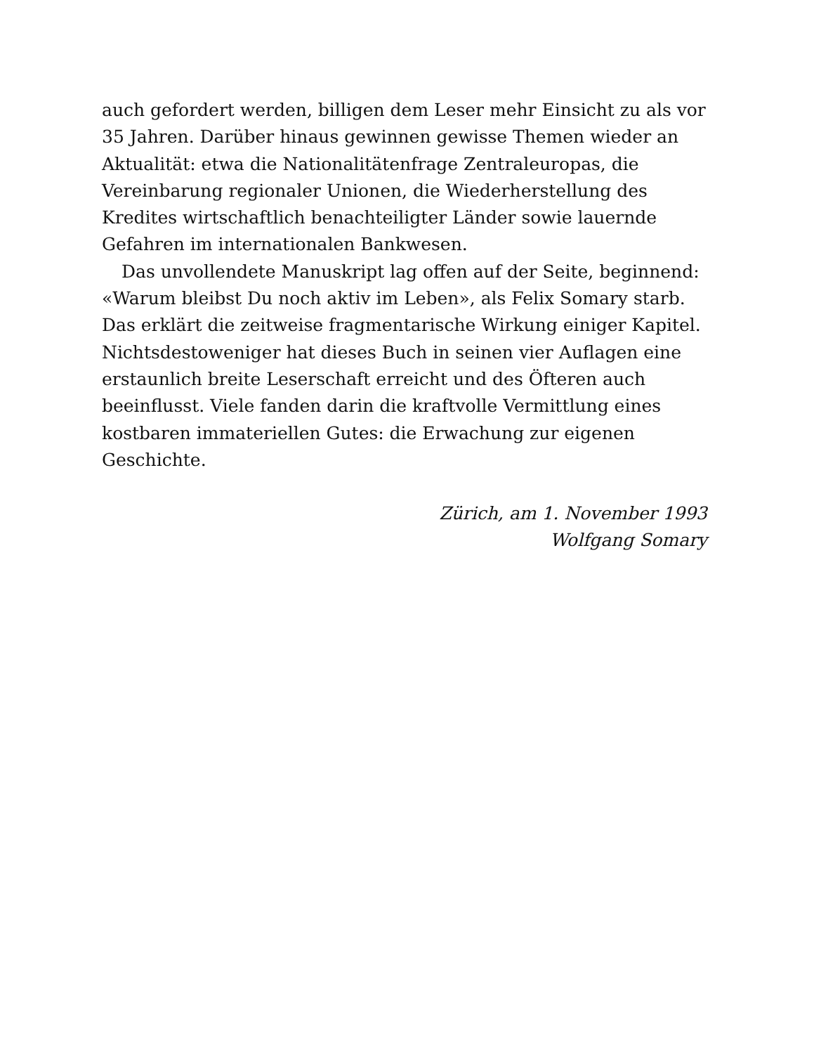auch gefordert werden, billigen dem Leser mehr Einsicht zu als vor 35 Jahren. Darüber hinaus gewinnen gewisse Themen wieder an Aktualität: etwa die Nationalitätenfrage Zentraleuropas, die Vereinbarung regionaler Unionen, die Wiederherstellung des Kredites wirtschaftlich benachteiligter Länder sowie lauernde Gefahren im internationalen Bankwesen.
Das unvollendete Manuskript lag offen auf der Seite, beginnend: «Warum bleibst Du noch aktiv im Leben», als Felix Somary starb. Das erklärt die zeitweise fragmentarische Wirkung einiger Kapitel. Nichtsdestoweniger hat dieses Buch in seinen vier Auflagen eine erstaunlich breite Leserschaft erreicht und des Öfteren auch beeinflusst. Viele fanden darin die kraftvolle Vermittlung eines kostbaren immateriellen Gutes: die Erwachung zur eigenen Geschichte.
Zürich, am 1. November 1993
Wolfgang Somary